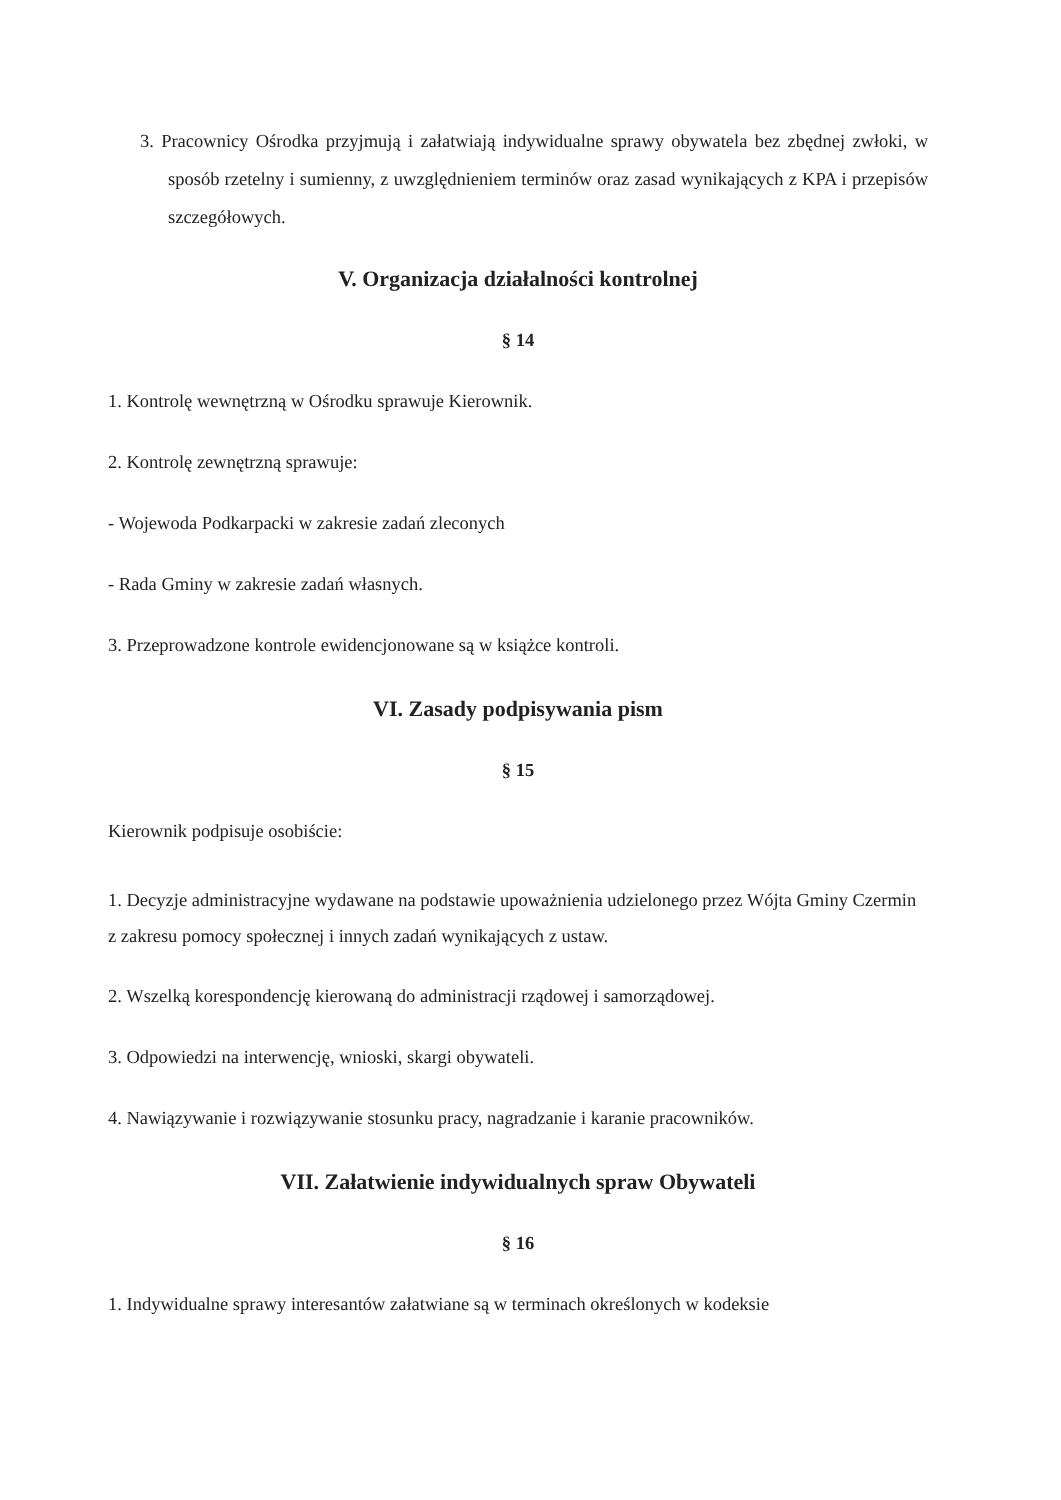3. Pracownicy Ośrodka przyjmują i załatwiają indywidualne sprawy obywatela bez zbędnej zwłoki, w sposób rzetelny i sumienny, z uwzględnieniem terminów oraz zasad wynikających z KPA i przepisów szczegółowych.
V. Organizacja działalności kontrolnej
§ 14
1. Kontrolę wewnętrzną w Ośrodku sprawuje Kierownik.
2. Kontrolę zewnętrzną sprawuje:
- Wojewoda Podkarpacki w zakresie zadań zleconych
- Rada Gminy w zakresie zadań własnych.
3. Przeprowadzone kontrole ewidencjonowane są w książce kontroli.
VI. Zasady podpisywania pism
§ 15
Kierownik podpisuje osobiście:
1. Decyzje administracyjne wydawane na podstawie upoważnienia udzielonego przez Wójta Gminy Czermin z zakresu pomocy społecznej i innych zadań wynikających z ustaw.
2. Wszelką korespondencję kierowaną do administracji rządowej i samorządowej.
3. Odpowiedzi na interwencję, wnioski, skargi obywateli.
4. Nawiązywanie i rozwiązywanie stosunku pracy, nagradzanie i karanie pracowników.
VII. Załatwienie indywidualnych spraw Obywateli
§ 16
1. Indywidualne sprawy interesantów załatwiane są w terminach określonych w kodeksie